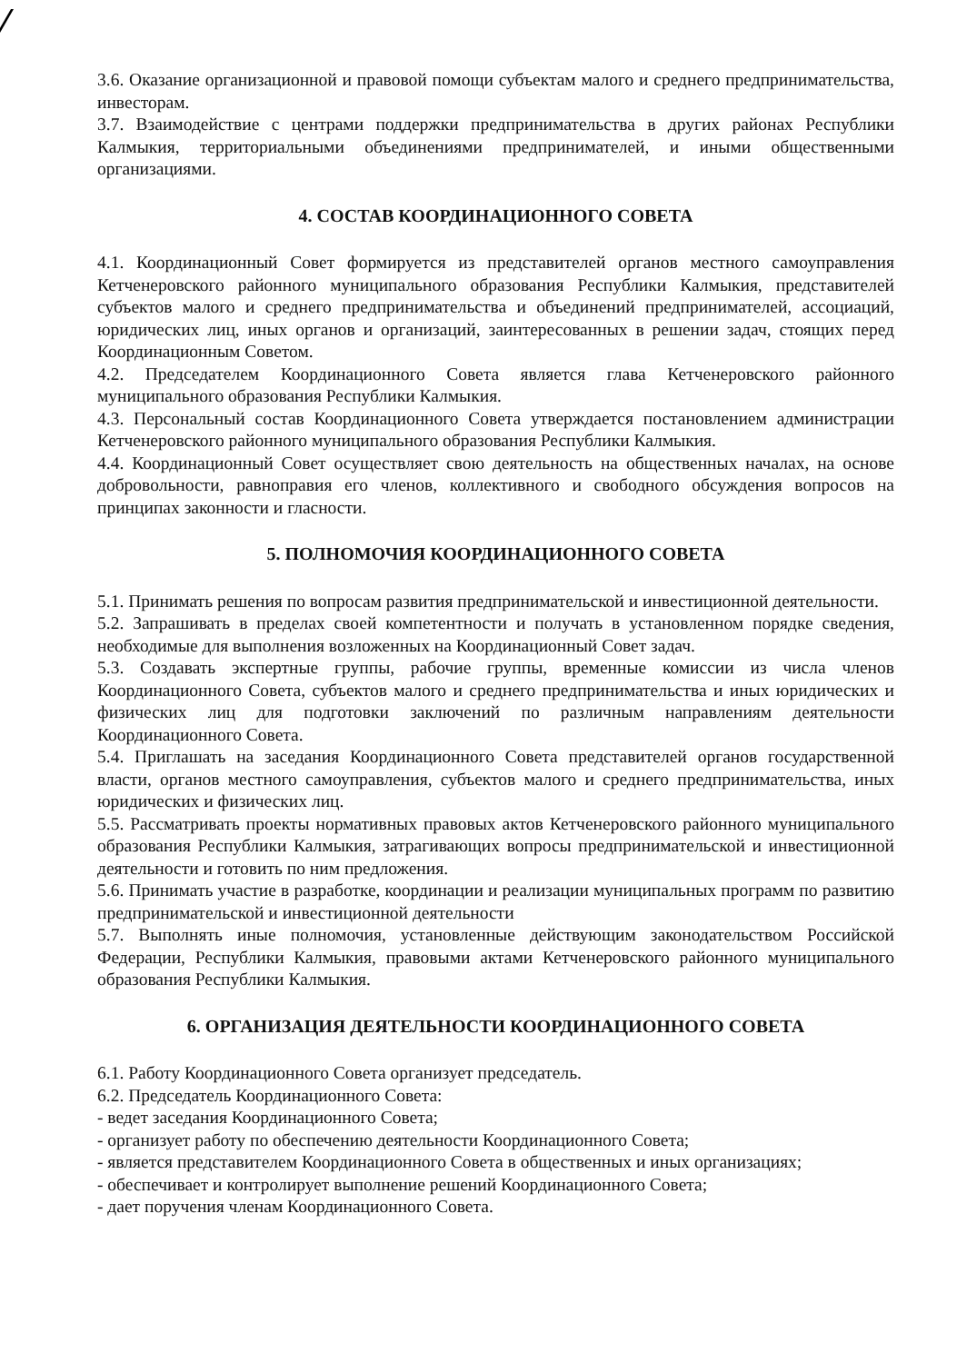3.6. Оказание организационной и правовой помощи субъектам малого и среднего предпринимательства, инвесторам.
3.7. Взаимодействие с центрами поддержки предпринимательства в других районах Республики Калмыкия, территориальными объединениями предпринимателей, и иными общественными организациями.
4. СОСТАВ КООРДИНАЦИОННОГО СОВЕТА
4.1. Координационный Совет формируется из представителей органов местного самоуправления Кетченеровского районного муниципального образования Республики Калмыкия, представителей субъектов малого и среднего предпринимательства и объединений предпринимателей, ассоциаций, юридических лиц, иных органов и организаций, заинтересованных в решении задач, стоящих перед Координационным Советом.
4.2. Председателем Координационного Совета является глава Кетченеровского районного муниципального образования Республики Калмыкия.
4.3. Персональный состав Координационного Совета утверждается постановлением администрации Кетченеровского районного муниципального образования Республики Калмыкия.
4.4. Координационный Совет осуществляет свою деятельность на общественных началах, на основе добровольности, равноправия его членов, коллективного и свободного обсуждения вопросов на принципах законности и гласности.
5. ПОЛНОМОЧИЯ КООРДИНАЦИОННОГО СОВЕТА
5.1. Принимать решения по вопросам развития предпринимательской и инвестиционной деятельности.
5.2. Запрашивать в пределах своей компетентности и получать в установленном порядке сведения, необходимые для выполнения возложенных на Координационный Совет задач.
5.3. Создавать экспертные группы, рабочие группы, временные комиссии из числа членов Координационного Совета, субъектов малого и среднего предпринимательства и иных юридических и физических лиц для подготовки заключений по различным направлениям деятельности Координационного Совета.
5.4. Приглашать на заседания Координационного Совета представителей органов государственной власти, органов местного самоуправления, субъектов малого и среднего предпринимательства, иных юридических и физических лиц.
5.5. Рассматривать проекты нормативных правовых актов Кетченеровского районного муниципального образования Республики Калмыкия, затрагивающих вопросы предпринимательской и инвестиционной деятельности и готовить по ним предложения.
5.6. Принимать участие в разработке, координации и реализации муниципальных программ по развитию предпринимательской и инвестиционной деятельности
5.7. Выполнять иные полномочия, установленные действующим законодательством Российской Федерации, Республики Калмыкия, правовыми актами Кетченеровского районного муниципального образования Республики Калмыкия.
6. ОРГАНИЗАЦИЯ ДЕЯТЕЛЬНОСТИ КООРДИНАЦИОННОГО СОВЕТА
6.1. Работу Координационного Совета организует председатель.
6.2. Председатель Координационного Совета:
- ведет заседания Координационного Совета;
- организует работу по обеспечению деятельности Координационного Совета;
- является представителем Координационного Совета в общественных и иных организациях;
- обеспечивает и контролирует выполнение решений Координационного Совета;
- дает поручения членам Координационного Совета.